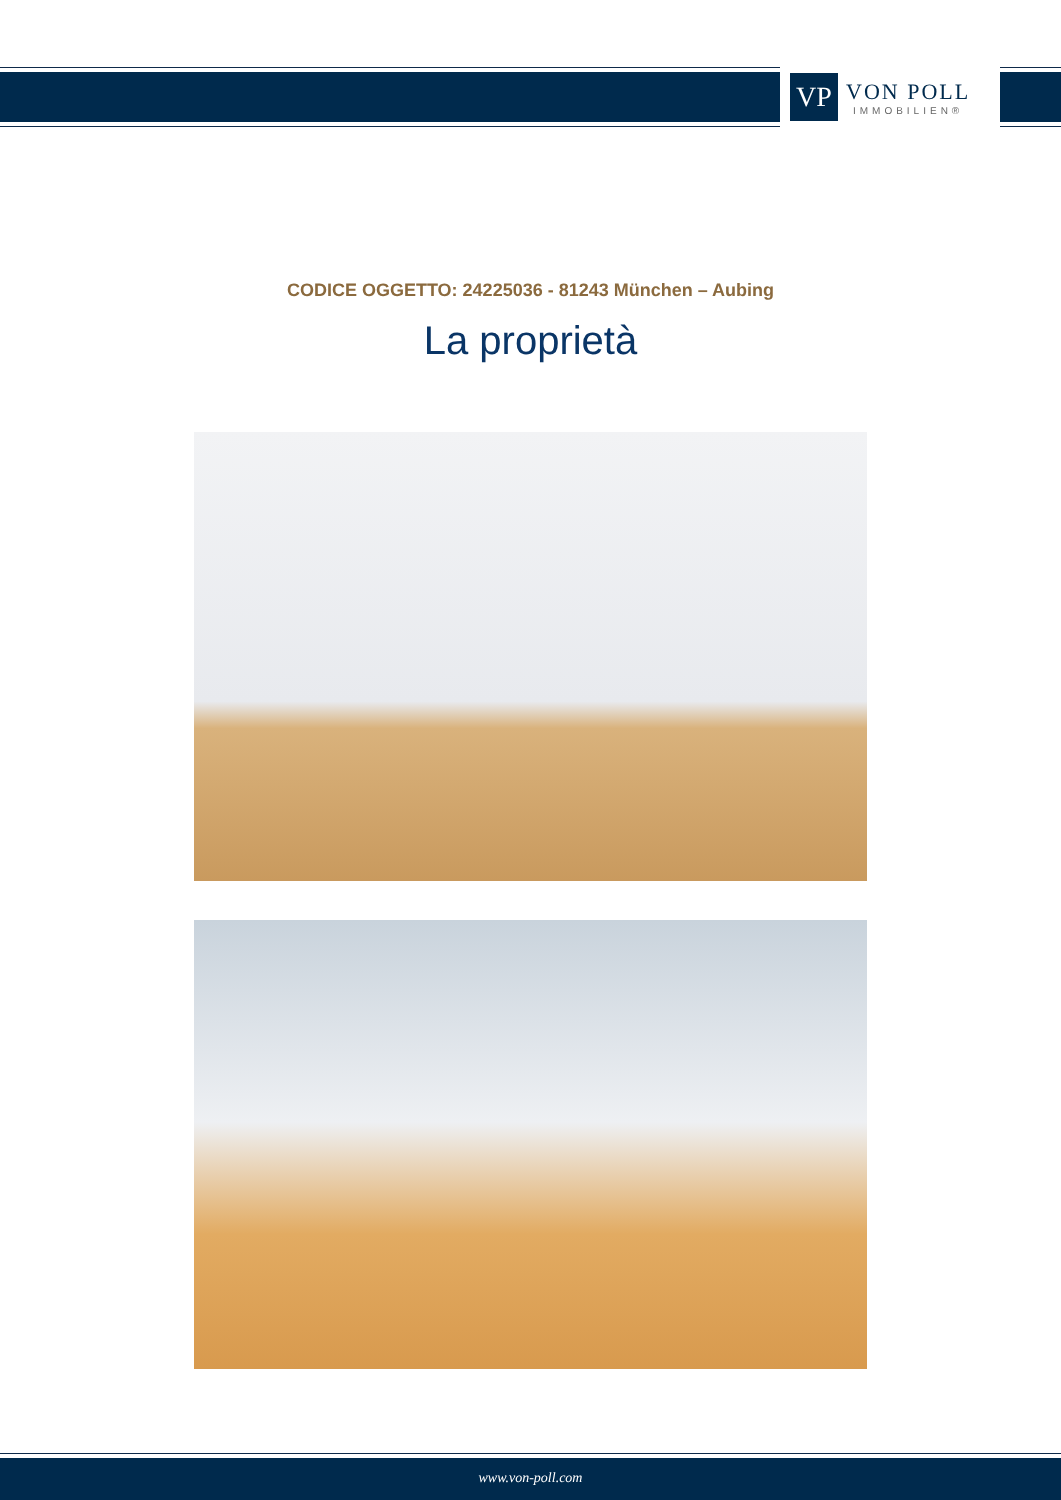VP
VON POLL
IMMOBILIEN®
CODICE OGGETTO: 24225036 - 81243 München – Aubing
La proprietà
www.von-poll.com